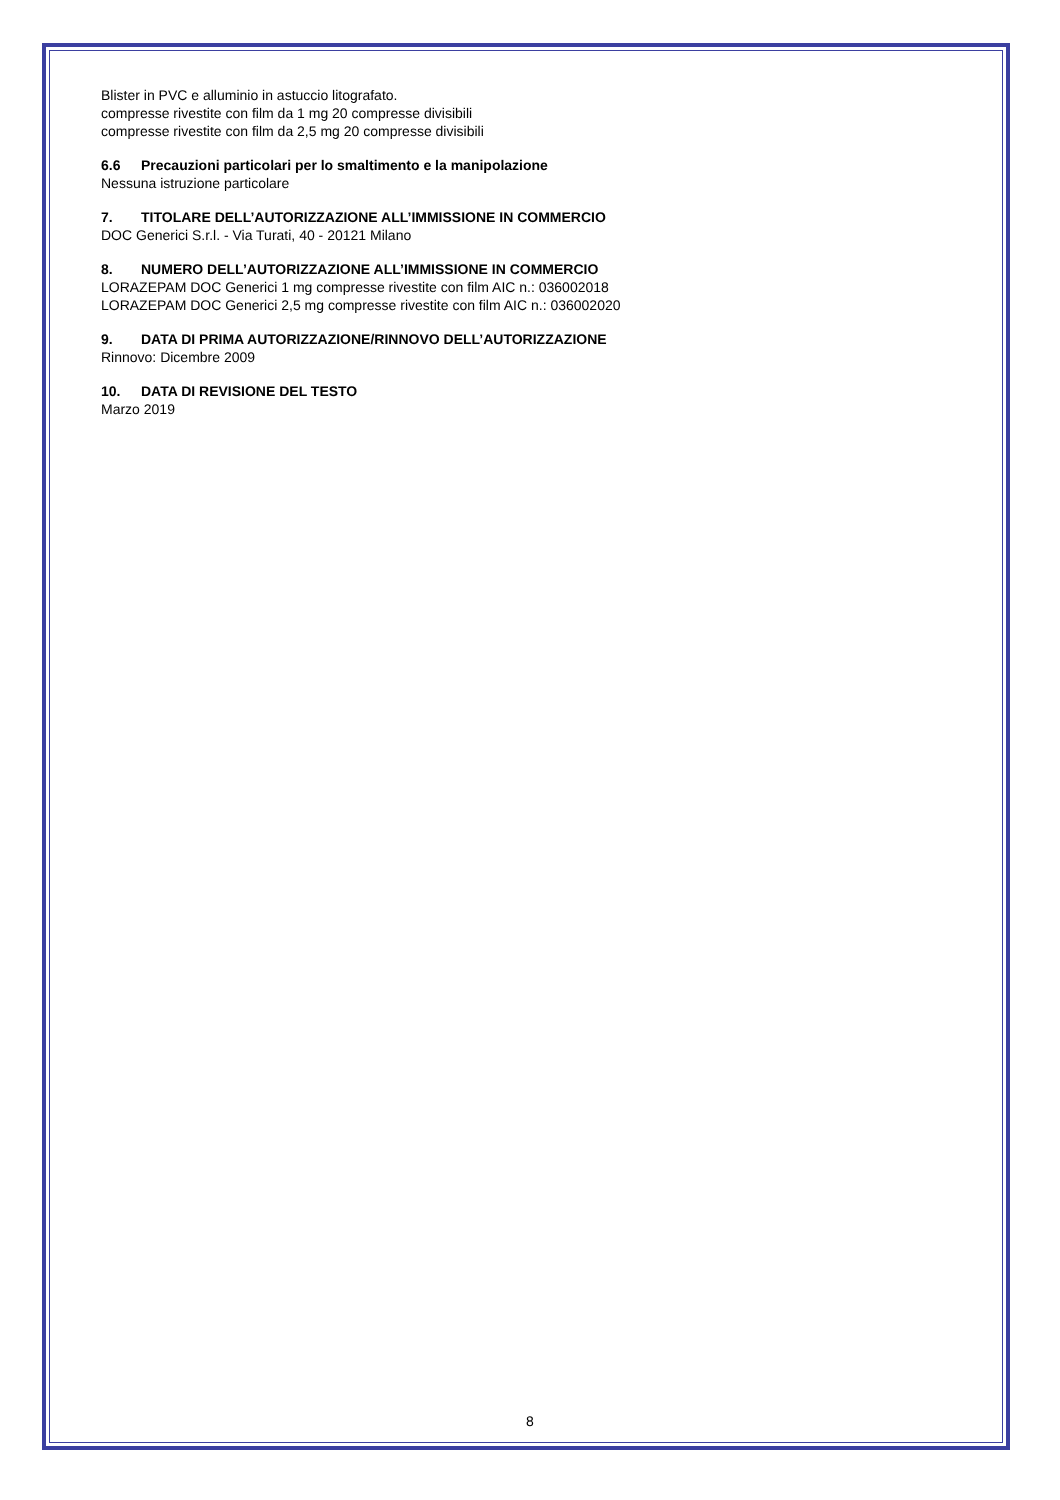Blister in PVC e alluminio in astuccio litografato.
compresse rivestite con film da 1 mg 20 compresse divisibili
compresse rivestite con film da 2,5 mg 20 compresse divisibili
6.6 Precauzioni particolari per lo smaltimento e la manipolazione
Nessuna istruzione particolare
7. TITOLARE DELL’AUTORIZZAZIONE ALL’IMMISSIONE IN COMMERCIO
DOC Generici S.r.l. - Via Turati, 40 - 20121 Milano
8. NUMERO DELL’AUTORIZZAZIONE ALL’IMMISSIONE IN COMMERCIO
LORAZEPAM DOC Generici 1 mg compresse rivestite con film AIC n.: 036002018
LORAZEPAM DOC Generici 2,5 mg compresse rivestite con film AIC n.: 036002020
9. DATA DI PRIMA AUTORIZZAZIONE/RINNOVO DELL’AUTORIZZAZIONE
Rinnovo: Dicembre 2009
10. DATA DI REVISIONE DEL TESTO
Marzo 2019
8